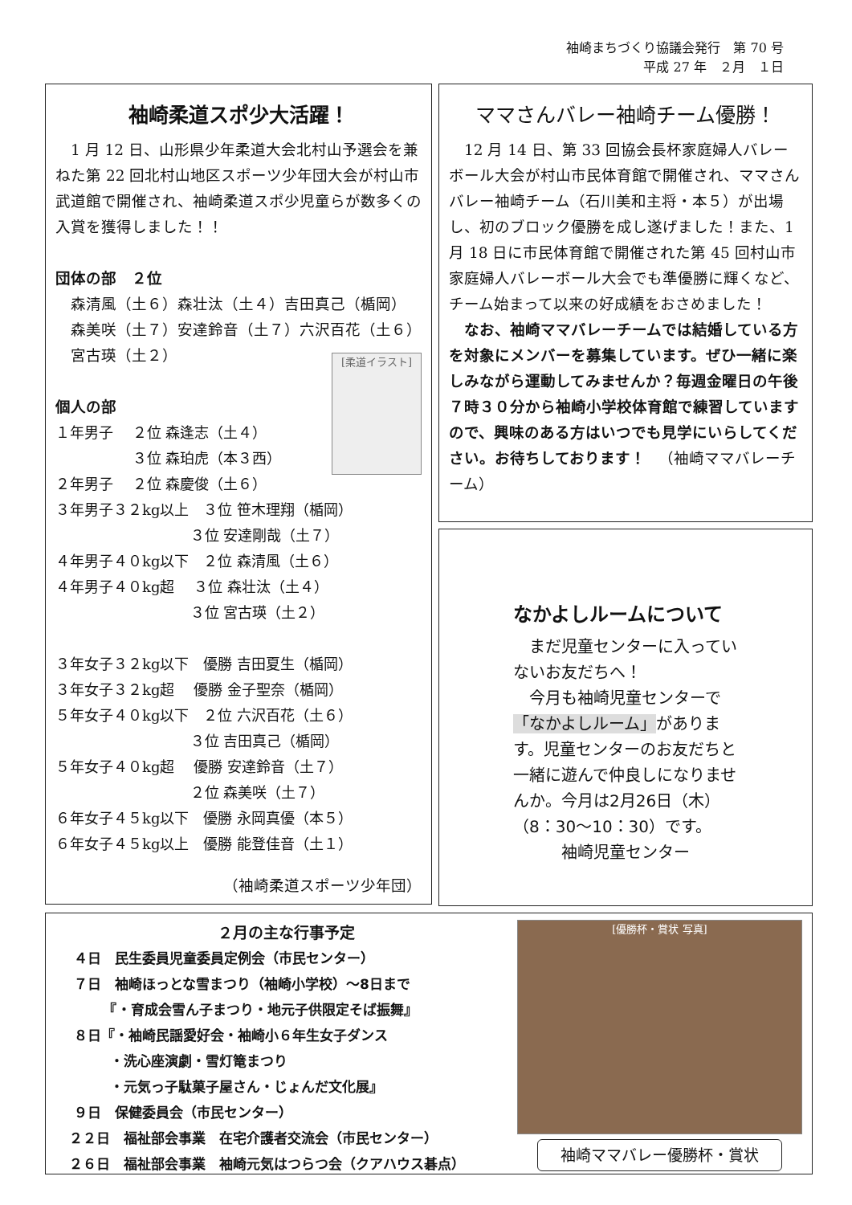袖崎まちづくり協議会発行　第 70 号
平成 27 年　２月　１日
袖崎柔道スポ少大活躍！
　1 月 12 日、山形県少年柔道大会北村山予選会を兼ねた第 22 回北村山地区スポーツ少年団大会が村山市武道館で開催され、袖崎柔道スポ少児童らが数多くの入賞を獲得しました！！
団体の部　２位
　森清風（土６）森壮汰（土４）吉田真己（楯岡）
　森美咲（土７）安達鈴音（土７）六沢百花（土６）
　宮古瑛（土２）
[柔道イラスト]
個人の部
１年男子　 ２位 森逢志（土４） 　　　　　 ３位 森珀虎（本３西） ２年男子　 ２位 森慶俊（土６） ３年男子３２kg以上　３位 笹木理翔（楯岡） 　　　　　　　　　 ３位 安達剛哉（土７） ４年男子４０kg以下　２位 森清風（土６） ４年男子４０kg超　 ３位 森壮汰（土４） 　　　　　　　　　 ３位 宮古瑛（土２） ３年女子３２kg以下　優勝 吉田夏生（楯岡） ３年女子３２kg超　 優勝 金子聖奈（楯岡） ５年女子４０kg以下　２位 六沢百花（土６） 　　　　　　　　　 ３位 吉田真己（楯岡） ５年女子４０kg超　 優勝 安達鈴音（土７） 　　　　　　　　　 ２位 森美咲（土７） ６年女子４５kg以下　優勝 永岡真優（本５） ６年女子４５kg以上　優勝 能登佳音（土１）
（袖崎柔道スポーツ少年団）
ママさんバレー袖崎チーム優勝！
　12 月 14 日、第 33 回協会長杯家庭婦人バレーボール大会が村山市民体育館で開催され、ママさんバレー袖崎チーム（石川美和主将・本５）が出場し、初のブロック優勝を成し遂げました！また、1 月 18 日に市民体育館で開催された第 45 回村山市家庭婦人バレーボール大会でも準優勝に輝くなど、チーム始まって以来の好成績をおさめました！
　なお、袖崎ママバレーチームでは結婚している方を対象にメンバーを募集しています。ぜひ一緒に楽しみながら運動してみませんか？毎週金曜日の午後７時３０分から袖崎小学校体育館で練習していますので、興味のある方はいつでも見学にいらしてください。お待ちしております！ 　（袖崎ママバレーチーム）
なかよしルームについて
　まだ児童センターに入っていないお友だちへ！
　今月も袖崎児童センターで「なかよしルーム」があります。児童センターのお友だちと一緒に遊んで仲良しになりませんか。今月は2月26日（木）（8：30～10：30）です。
　　　袖崎児童センター
２月の主な行事予定
　 ４日　民生委員児童委員定例会（市民センター） 　 ７日　袖崎ほっとな雪まつり（袖崎小学校）～8日まで 　　　　『・育成会雪ん子まつり・地元子供限定そば振舞』 　 ８日『・袖崎民謡愛好会・袖崎小６年生女子ダンス 　　　　・洗心座演劇・雪灯篭まつり 　　　　・元気っ子駄菓子屋さん・じょんだ文化展』 　 ９日　保健委員会（市民センター） 　２２日　福祉部会事業　在宅介護者交流会（市民センター） 　２６日　福祉部会事業　袖崎元気はつらつ会（クアハウス碁点）
[優勝杯・賞状 写真]
袖崎ママバレー優勝杯・賞状